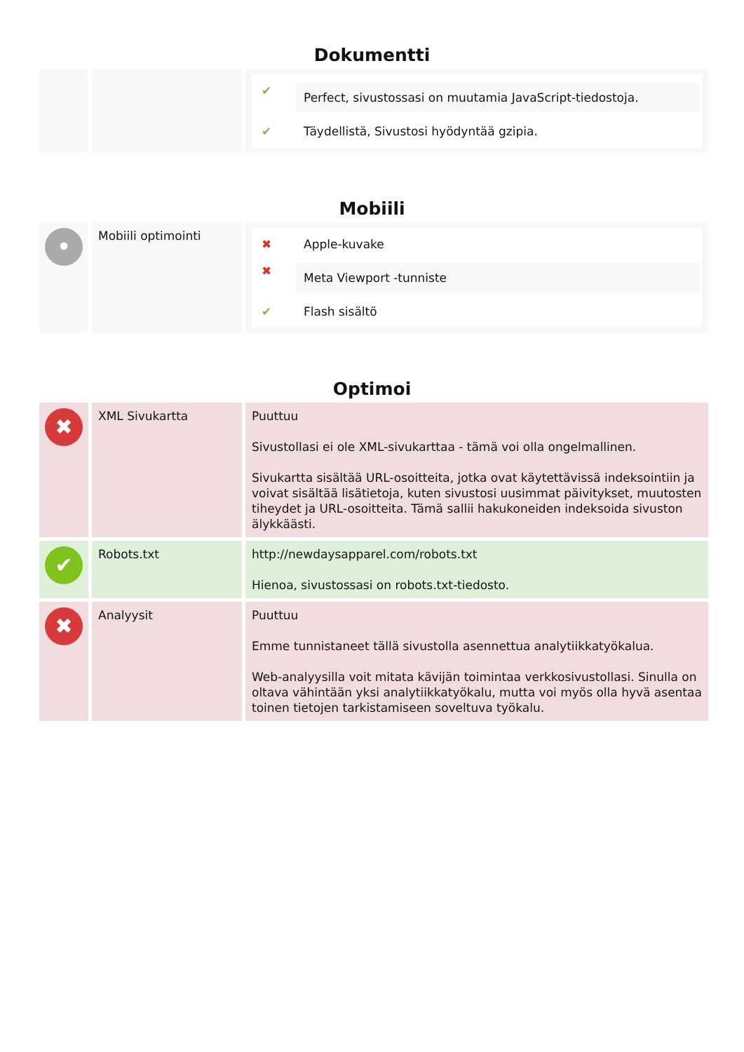Dokumentti
| | | ✔ Perfect, sivustossasi on muutamia JavaScript-tiedostoja. ✔ Täydellistä, Sivustosi hyödyntää gzipia. |
Mobiili
| • | Mobiili optimointi | ✖ Apple-kuvake ✖ Meta Viewport -tunniste ✔ Flash sisältö |
Optimoi
| ✖ | XML Sivukartta | Puuttuu Sivustollasi ei ole XML-sivukarttaa - tämä voi olla ongelmallinen. Sivukartta sisältää URL-osoitteita, jotka ovat käytettävissä indeksointiin ja voivat sisältää lisätietoja, kuten sivustosi uusimmat päivitykset, muutosten tiheydet ja URL-osoitteita. Tämä sallii hakukoneiden indeksoida sivuston älykkäästi. |
| ✔ | Robots.txt | http://newdaysapparel.com/robots.txt Hienoa, sivustossasi on robots.txt-tiedosto. |
| ✖ | Analyysit | Puuttuu Emme tunnistaneet tällä sivustolla asennettua analytiikkatyökalua. Web-analyysilla voit mitata kävijän toimintaa verkkosivustollasi. Sinulla on oltava vähintään yksi analytiikkatyökalu, mutta voi myös olla hyvä asentaa toinen tietojen tarkistamiseen soveltuva työkalu. |